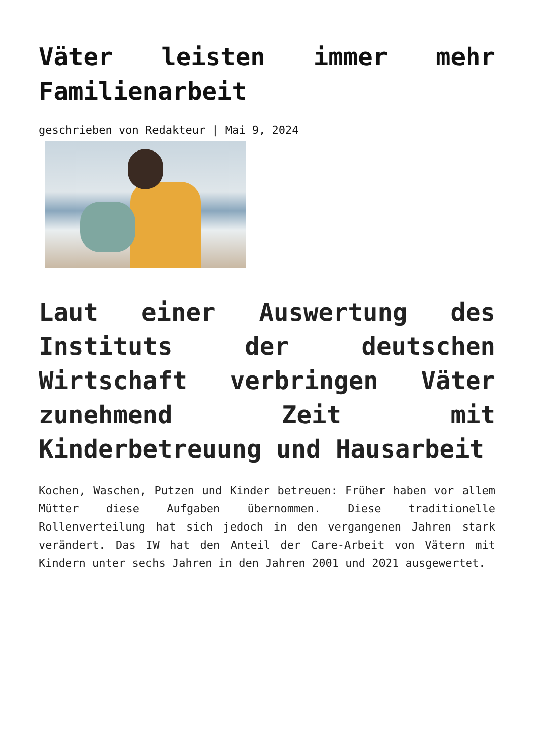Väter leisten immer mehr Familienarbeit
geschrieben von Redakteur | Mai 9, 2024
Laut einer Auswertung des Instituts der deutschen Wirtschaft verbringen Väter zunehmend Zeit mit Kinderbetreuung und Hausarbeit
Kochen, Waschen, Putzen und Kinder betreuen: Früher haben vor allem Mütter diese Aufgaben übernommen. Diese traditionelle Rollenverteilung hat sich jedoch in den vergangenen Jahren stark verändert. Das IW hat den Anteil der Care-Arbeit von Vätern mit Kindern unter sechs Jahren in den Jahren 2001 und 2021 ausgewertet.